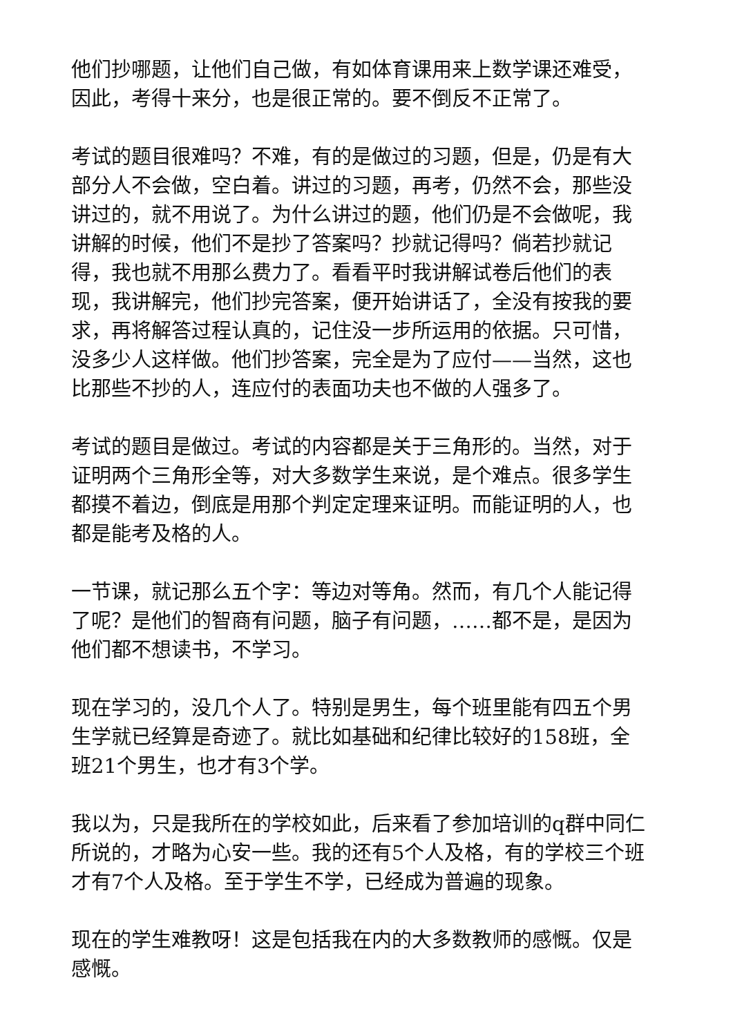他们抄哪题，让他们自己做，有如体育课用来上数学课还难受，因此，考得十来分，也是很正常的。要不倒反不正常了。
考试的题目很难吗？不难，有的是做过的习题，但是，仍是有大部分人不会做，空白着。讲过的习题，再考，仍然不会，那些没讲过的，就不用说了。为什么讲过的题，他们仍是不会做呢，我讲解的时候，他们不是抄了答案吗？抄就记得吗？倘若抄就记得，我也就不用那么费力了。看看平时我讲解试卷后他们的表现，我讲解完，他们抄完答案，便开始讲话了，全没有按我的要求，再将解答过程认真的，记住没一步所运用的依据。只可惜，没多少人这样做。他们抄答案，完全是为了应付——当然，这也比那些不抄的人，连应付的表面功夫也不做的人强多了。
考试的题目是做过。考试的内容都是关于三角形的。当然，对于证明两个三角形全等，对大多数学生来说，是个难点。很多学生都摸不着边，倒底是用那个判定定理来证明。而能证明的人，也都是能考及格的人。
一节课，就记那么五个字：等边对等角。然而，有几个人能记得了呢？是他们的智商有问题，脑子有问题，……都不是，是因为他们都不想读书，不学习。
现在学习的，没几个人了。特别是男生，每个班里能有四五个男生学就已经算是奇迹了。就比如基础和纪律比较好的158班，全班21个男生，也才有3个学。
我以为，只是我所在的学校如此，后来看了参加培训的q群中同仁所说的，才略为心安一些。我的还有5个人及格，有的学校三个班才有7个人及格。至于学生不学，已经成为普遍的现象。
现在的学生难教呀！这是包括我在内的大多数教师的感慨。仅是感慨。